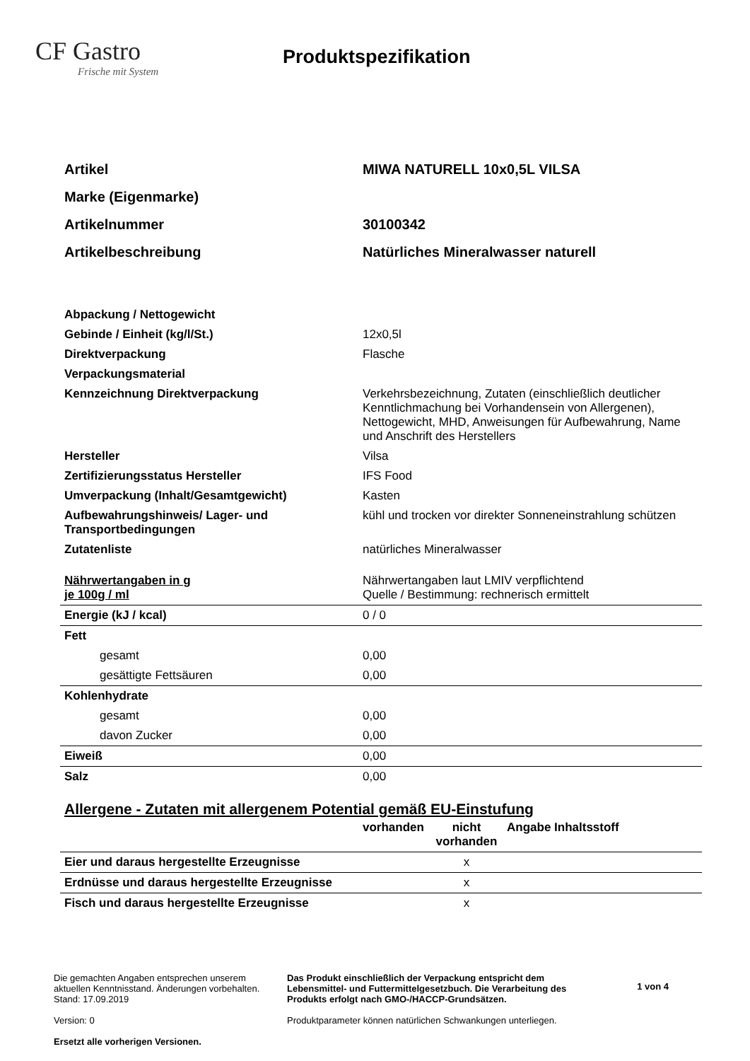CF Gastro
Frische mit System
Produktspezifikation
| Artikel | MIWA NATURELL 10x0,5L VILSA |
| Marke (Eigenmarke) | |
| Artikelnummer | 30100342 |
| Artikelbeschreibung | Natürliches Mineralwasser naturell |
| Abpackung / Nettogewicht | |
| Gebinde / Einheit (kg/l/St.) | 12x0,5l |
| Direktverpackung | Flasche |
| Verpackungsmaterial | |
| Kennzeichnung Direktverpackung | Verkehrsbezeichnung, Zutaten (einschließlich deutlicher Kenntlichmachung bei Vorhandensein von Allergenen), Nettogewicht, MHD, Anweisungen für Aufbewahrung, Name und Anschrift des Herstellers |
| Hersteller | Vilsa |
| Zertifizierungsstatus Hersteller | IFS Food |
| Umverpackung (Inhalt/Gesamtgewicht) | Kasten |
| Aufbewahrungshinweis/ Lager- und Transportbedingungen | kühl und trocken vor direkter Sonneneinstrahlung schützen |
| Zutatenliste | natürliches Mineralwasser |
| Nährwertangaben in g je 100g / ml | Nährwertangaben laut LMIV verpflichtend Quelle / Bestimmung: rechnerisch ermittelt |
| Energie (kJ / kcal) | 0 / 0 |
| Fett | |
| gesamt | 0,00 |
| gesättigte Fettsäuren | 0,00 |
| Kohlenhydrate | |
| gesamt | 0,00 |
| davon Zucker | 0,00 |
| Eiweiß | 0,00 |
| Salz | 0,00 |
Allergene - Zutaten mit allergenem Potential gemäß EU-Einstufung
| | vorhanden | nicht vorhanden | Angabe Inhaltsstoff |
| --- | --- | --- | --- |
| Eier und daraus hergestellte Erzeugnisse | | x | |
| Erdnüsse und daraus hergestellte Erzeugnisse | | x | |
| Fisch und daraus hergestellte Erzeugnisse | | x | |
Die gemachten Angaben entsprechen unserem aktuellen Kenntnisstand. Änderungen vorbehalten. Stand: 17.09.2019
Version: 0
Ersetzt alle vorherigen Versionen.
Das Produkt einschließlich der Verpackung entspricht dem Lebensmittel- und Futtermittelgesetzbuch. Die Verarbeitung des Produkts erfolgt nach GMO-/HACCP-Grundsätzen.
Produktparameter können natürlichen Schwankungen unterliegen.
1 von 4